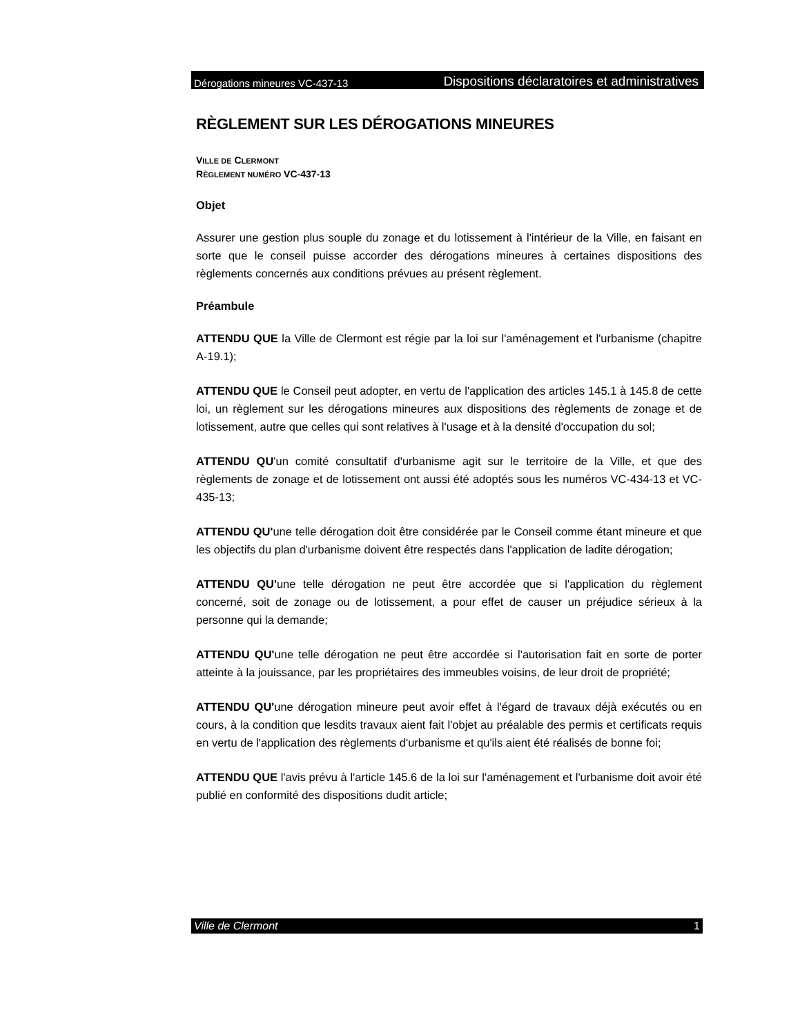Dérogations mineures VC-437-13 Dispositions déclaratoires et administratives
RÈGLEMENT SUR LES DÉROGATIONS MINEURES
VILLE DE CLERMONT
RÈGLEMENT NUMÉRO VC-437-13
Objet
Assurer une gestion plus souple du zonage et du lotissement à l'intérieur de la Ville, en faisant en sorte que le conseil puisse accorder des dérogations mineures à certaines dispositions des règlements concernés aux conditions prévues au présent règlement.
Préambule
ATTENDU QUE la Ville de Clermont est régie par la loi sur l'aménagement et l'urbanisme (chapitre A-19.1);
ATTENDU QUE le Conseil peut adopter, en vertu de l'application des articles 145.1 à 145.8 de cette loi, un règlement sur les dérogations mineures aux dispositions des règlements de zonage et de lotissement, autre que celles qui sont relatives à l'usage et à la densité d'occupation du sol;
ATTENDU QU'un comité consultatif d'urbanisme agit sur le territoire de la Ville, et que des règlements de zonage et de lotissement ont aussi été adoptés sous les numéros VC-434-13 et VC-435-13;
ATTENDU QU'une telle dérogation doit être considérée par le Conseil comme étant mineure et que les objectifs du plan d'urbanisme doivent être respectés dans l'application de ladite dérogation;
ATTENDU QU'une telle dérogation ne peut être accordée que si l'application du règlement concerné, soit de zonage ou de lotissement, a pour effet de causer un préjudice sérieux à la personne qui la demande;
ATTENDU QU'une telle dérogation ne peut être accordée si l'autorisation fait en sorte de porter atteinte à la jouissance, par les propriétaires des immeubles voisins, de leur droit de propriété;
ATTENDU QU'une dérogation mineure peut avoir effet à l'égard de travaux déjà exécutés ou en cours, à la condition que lesdits travaux aient fait l'objet au préalable des permis et certificats requis en vertu de l'application des règlements d'urbanisme et qu'ils aient été réalisés de bonne foi;
ATTENDU QUE l'avis prévu à l'article 145.6 de la loi sur l'aménagement et l'urbanisme doit avoir été publié en conformité des dispositions dudit article;
Ville de Clermont 1